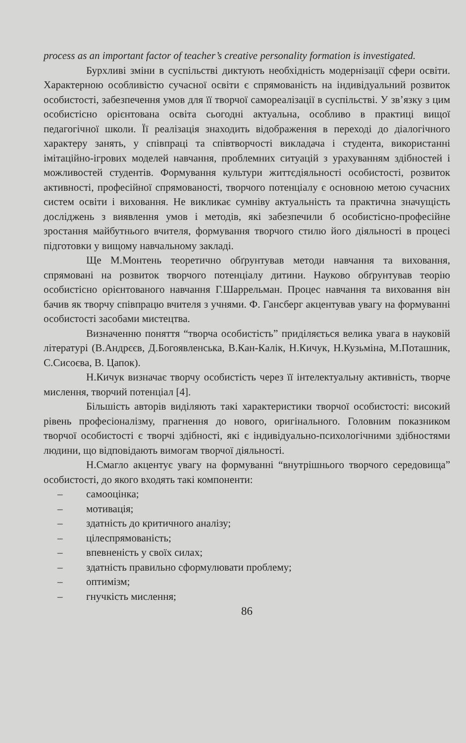process as an important factor of teacher’s creative personality formation is investigated.
Бурхливі зміни в суспільстві диктують необхідність модернізації сфери освіти. Характерною особливістю сучасної освіти є спрямованість на індивідуальний розвиток особистості, забезпечення умов для її творчої самореалізації в суспільстві. У зв’язку з цим особистісно орієнтована освіта сьогодні актуальна, особливо в практиці вищої педагогічної школи. Її реалізація знаходить відображення в переході до діалогічного характеру занять, у співпраці та співтворчості викладача і студента, використанні імітаційно-ігрових моделей навчання, проблемних ситуацій з урахуванням здібностей і можливостей студентів. Формування культури життєдіяльності особистості, розвиток активності, професійної спрямованості, творчого потенціалу є основною метою сучасних систем освіти і виховання. Не викликає сумніву актуальність та практична значущість досліджень з виявлення умов і методів, які забезпечили б особистісно-професійне зростання майбутнього вчителя, формування творчого стилю його діяльності в процесі підготовки у вищому навчальному закладі.
Ще М.Монтень теоретично обґрунтував методи навчання та виховання, спрямовані на розвиток творчого потенціалу дитини. Науково обґрунтував теорію особистісно орієнтованого навчання Г.Шаррельман. Процес навчання та виховання він бачив як творчу співпрацю вчителя з учнями. Ф. Гансберг акцентував увагу на формуванні особистості засобами мистецтва.
Визначенню поняття “творча особистість” приділяється велика увага в науковій літературі (В.Андрєєв, Д.Богоявленська, В.Кан-Калік, Н.Кичук, Н.Кузьміна, М.Поташник, С.Сисоєва, В. Цапок).
Н.Кичук визначає творчу особистість через її інтелектуальну активність, творче мислення, творчий потенціал [4].
Більшість авторів виділяють такі характеристики творчої особистості: високий рівень професіоналізму, прагнення до нового, оригінального. Головним показником творчої особистості є творчі здібності, які є індивідуально-психологічними здібностями людини, що відповідають вимогам творчої діяльності.
Н.Смагло акцентує увагу на формуванні “внутрішнього творчого середовища” особистості, до якого входять такі компоненти:
– самооцінка;
– мотивація;
– здатність до критичного аналізу;
– цілеспрямованість;
– впевненість у своїх силах;
– здатність правильно сформулювати проблему;
– оптимізм;
– гнучкість мислення;
86